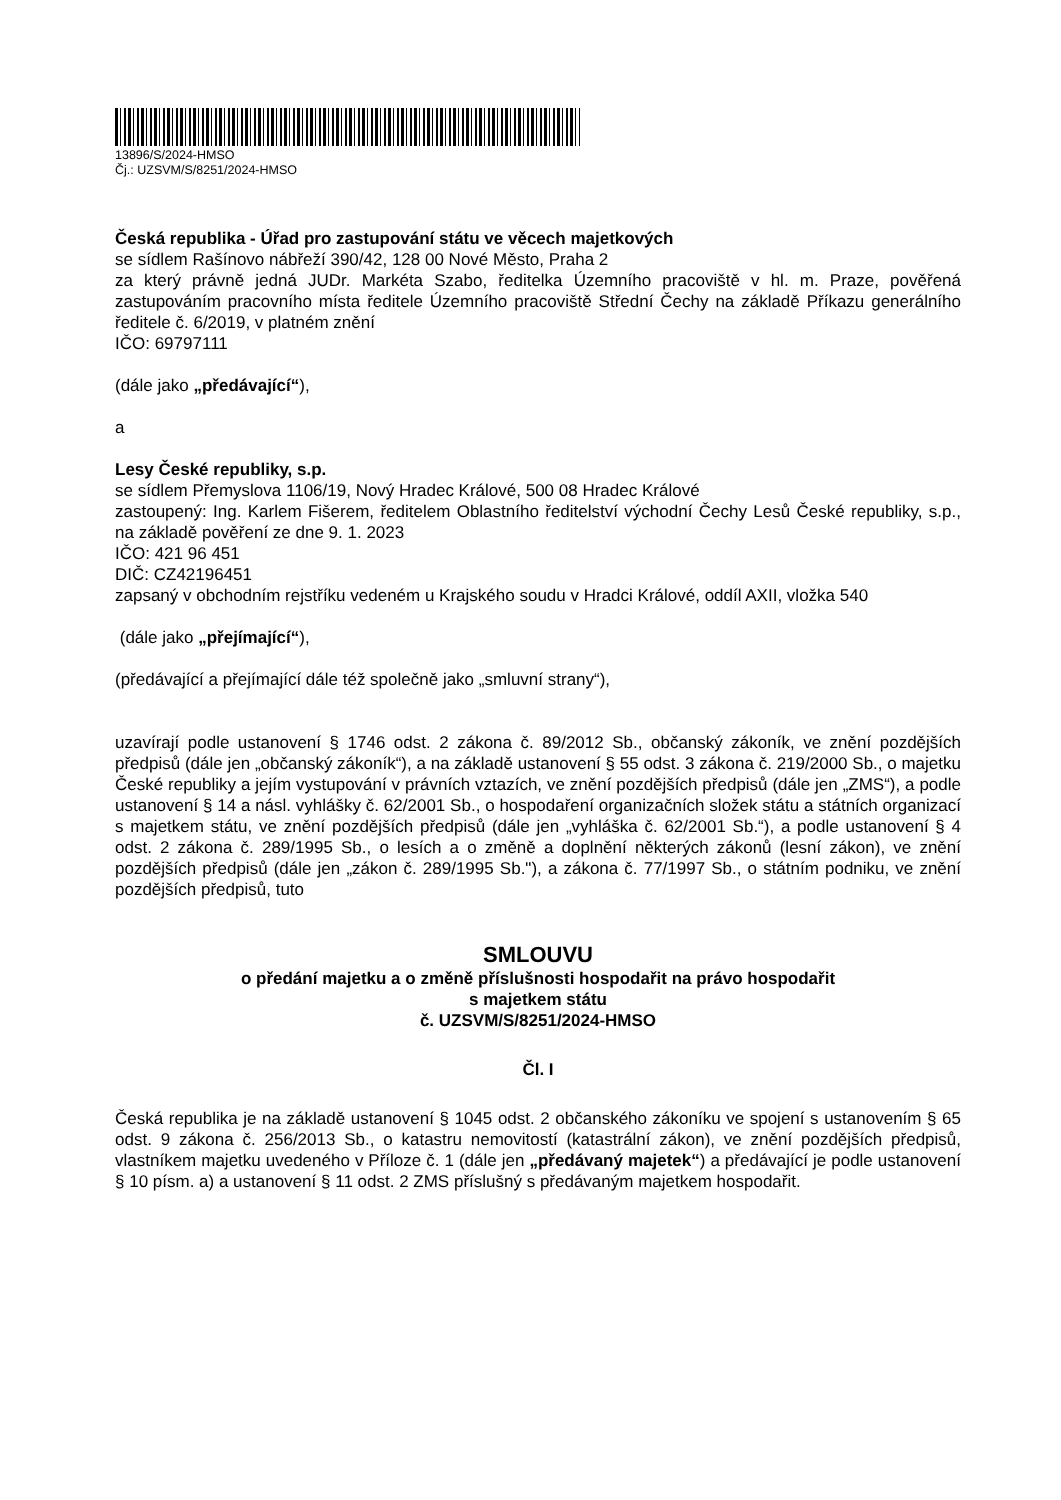13896/S/2024-HMSO
Čj.: UZSVM/S/8251/2024-HMSO
Česká republika - Úřad pro zastupování státu ve věcech majetkových
se sídlem Rašínovo nábřeží 390/42, 128 00 Nové Město, Praha 2
za který právně jedná JUDr. Markéta Szabo, ředitelka Územního pracoviště v hl. m. Praze, pověřená zastupováním pracovního místa ředitele Územního pracoviště Střední Čechy na základě Příkazu generálního ředitele č. 6/2019, v platném znění
IČO: 69797111
(dále jako „předávající“),
a
Lesy České republiky, s.p.
se sídlem Přemyslova 1106/19, Nový Hradec Králové, 500 08 Hradec Králové
zastoupený: Ing. Karlem Fišerem, ředitelem Oblastního ředitelství východní Čechy Lesů České republiky, s.p., na základě pověření ze dne 9. 1. 2023
IČO: 421 96 451
DIČ: CZ42196451
zapsaný v obchodním rejstříku vedeném u Krajského soudu v Hradci Králové, oddíl AXII, vložka 540
(dále jako „přejímající“),
(předávající a přejímající dále též společně jako „smluvní strany“),
uzavírají podle ustanovení § 1746 odst. 2 zákona č. 89/2012 Sb., občanský zákoník, ve znění pozdějších předpisů (dále jen „občanský zákoník“), a na základě ustanovení § 55 odst. 3 zákona č. 219/2000 Sb., o majetku České republiky a jejím vystupování v právních vztazích, ve znění pozdějších předpisů (dále jen „ZMS“), a podle ustanovení § 14 a násl. vyhlášky č. 62/2001 Sb., o hospodaření organizačních složek státu a státních organizací s majetkem státu, ve znění pozdějších předpisů (dále jen „vyhláška č. 62/2001 Sb.“), a podle ustanovení § 4 odst. 2 zákona č. 289/1995 Sb., o lesích a o změně a doplnění některých zákonů (lesní zákon), ve znění pozdějších předpisů (dále jen „zákon č. 289/1995 Sb."), a zákona č. 77/1997 Sb., o státním podniku, ve znění pozdějších předpisů, tuto
SMLOUVU
o předání majetku a o změně příslušnosti hospodařit na právo hospodařit
s majetkem státu
č. UZSVM/S/8251/2024-HMSO
Čl. I
Česká republika je na základě ustanovení § 1045 odst. 2 občanského zákoníku ve spojení s ustanovením § 65 odst. 9 zákona č. 256/2013 Sb., o katastru nemovitostí (katastrální zákon), ve znění pozdějších předpisů, vlastníkem majetku uvedeného v Příloze č. 1 (dále jen „předávaný majetek“) a předávající je podle ustanovení § 10 písm. a) a ustanovení § 11 odst. 2 ZMS příslušný s předávaným majetkem hospodařit.